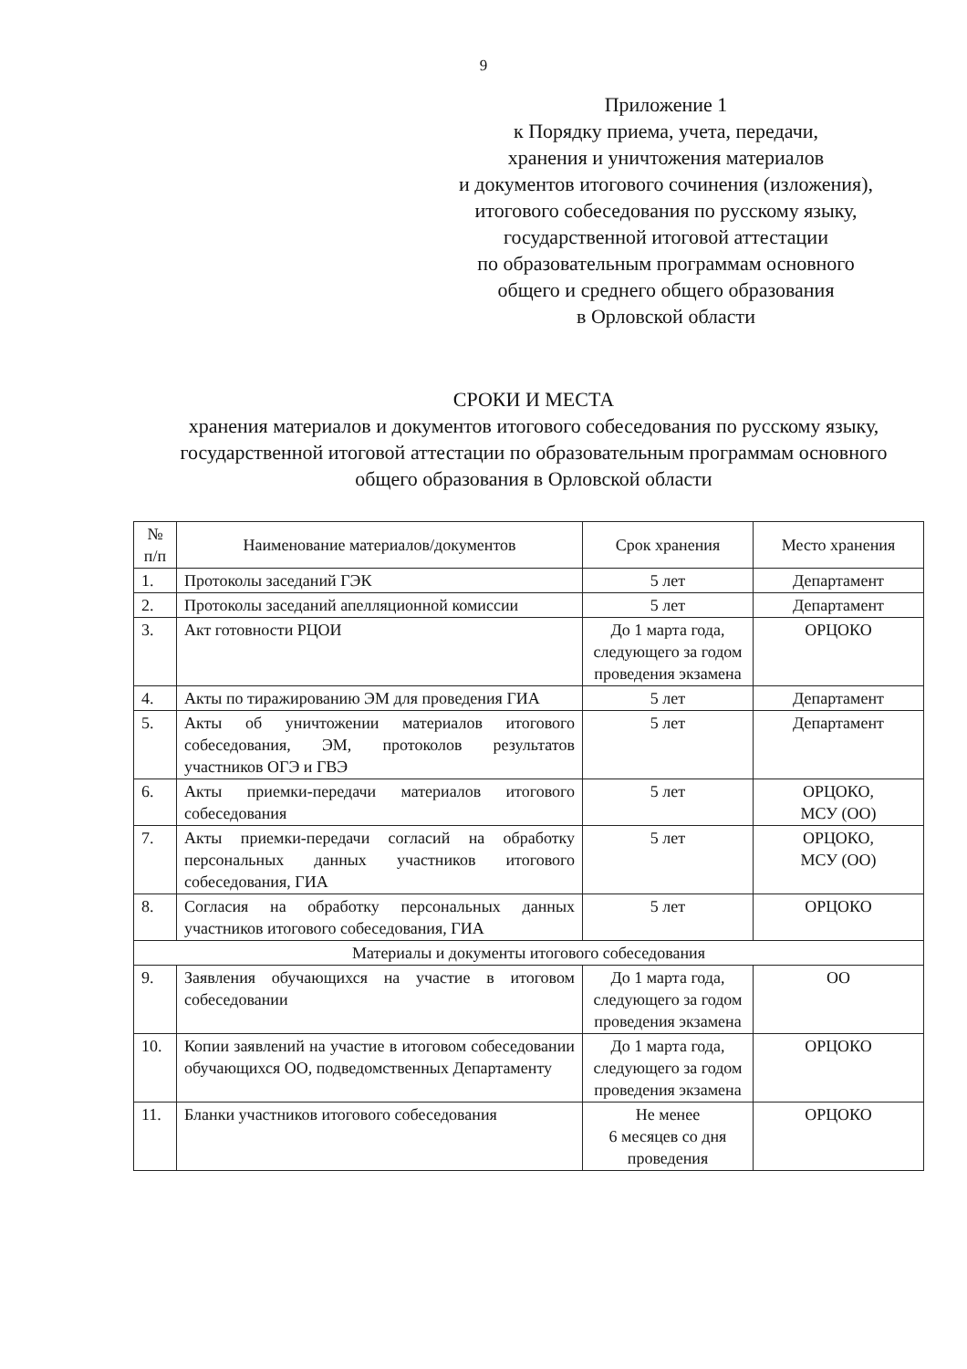9
Приложение 1
к Порядку приема, учета, передачи,
хранения и уничтожения материалов
и документов итогового сочинения (изложения),
итогового собеседования по русскому языку,
государственной итоговой аттестации
по образовательным программам основного
общего и среднего общего образования
в Орловской области
СРОКИ И МЕСТА
хранения материалов и документов итогового собеседования по русскому языку, государственной итоговой аттестации по образовательным программам основного общего образования в Орловской области
| № п/п | Наименование материалов/документов | Срок хранения | Место хранения |
| --- | --- | --- | --- |
| 1. | Протоколы заседаний ГЭК | 5 лет | Департамент |
| 2. | Протоколы заседаний апелляционной комиссии | 5 лет | Департамент |
| 3. | Акт готовности РЦОИ | До 1 марта года, следующего за годом проведения экзамена | ОРЦОКО |
| 4. | Акты по тиражированию ЭМ для проведения ГИА | 5 лет | Департамент |
| 5. | Акты об уничтожении материалов итогового собеседования, ЭМ, протоколов результатов участников ОГЭ и ГВЭ | 5 лет | Департамент |
| 6. | Акты приемки-передачи материалов итогового собеседования | 5 лет | ОРЦОКО, МСУ (ОО) |
| 7. | Акты приемки-передачи согласий на обработку персональных данных участников итогового собеседования, ГИА | 5 лет | ОРЦОКО, МСУ (ОО) |
| 8. | Согласия на обработку персональных данных участников итогового собеседования, ГИА | 5 лет | ОРЦОКО |
| Материалы и документы итогового собеседования | | | |
| 9. | Заявления обучающихся на участие в итоговом собеседовании | До 1 марта года, следующего за годом проведения экзамена | ОО |
| 10. | Копии заявлений на участие в итоговом собеседовании обучающихся ОО, подведомственных Департаменту | До 1 марта года, следующего за годом проведения экзамена | ОРЦОКО |
| 11. | Бланки участников итогового собеседования | Не менее 6 месяцев со дня проведения | ОРЦОКО |